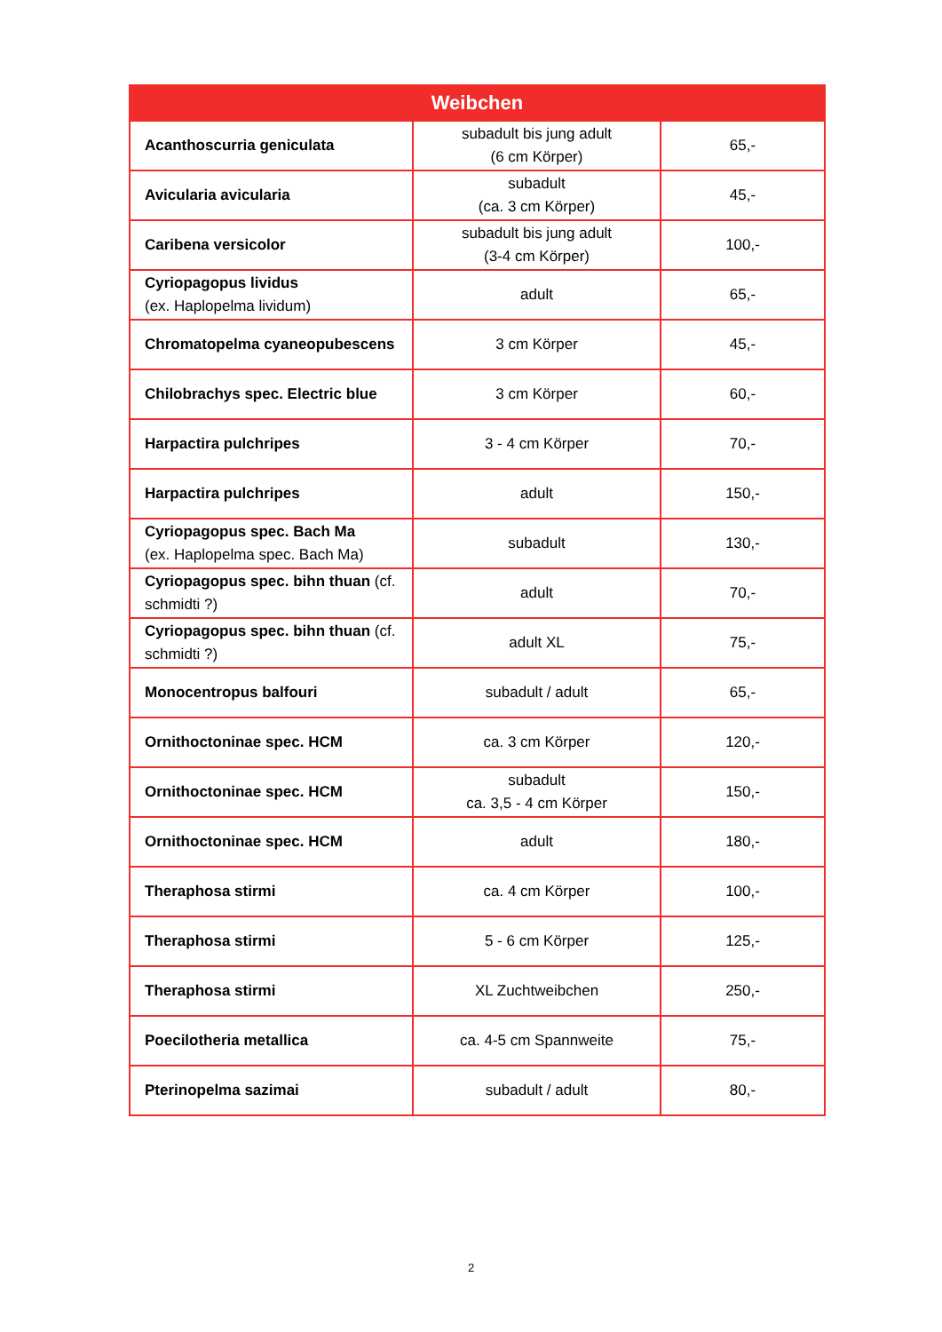| Weibchen | | |
| --- | --- | --- |
| Acanthoscurria geniculata | subadult bis jung adult (6 cm Körper) | 65,- |
| Avicularia avicularia | subadult (ca. 3 cm Körper) | 45,- |
| Caribena versicolor | subadult bis jung adult (3-4 cm Körper) | 100,- |
| Cyriopagopus lividus (ex. Haplopelma lividum) | adult | 65,- |
| Chromatopelma cyaneopubescens | 3 cm Körper | 45,- |
| Chilobrachys spec. Electric blue | 3 cm Körper | 60,- |
| Harpactira pulchripes | 3 - 4 cm Körper | 70,- |
| Harpactira pulchripes | adult | 150,- |
| Cyriopagopus spec. Bach Ma (ex. Haplopelma spec. Bach Ma) | subadult | 130,- |
| Cyriopagopus spec. bihn thuan (cf. schmidti ?) | adult | 70,- |
| Cyriopagopus spec. bihn thuan (cf. schmidti ?) | adult XL | 75,- |
| Monocentropus balfouri | subadult / adult | 65,- |
| Ornithoctoninae spec. HCM | ca. 3 cm Körper | 120,- |
| Ornithoctoninae spec. HCM | subadult ca. 3,5 - 4 cm Körper | 150,- |
| Ornithoctoninae spec. HCM | adult | 180,- |
| Theraphosa stirmi | ca. 4 cm Körper | 100,- |
| Theraphosa stirmi | 5 - 6 cm Körper | 125,- |
| Theraphosa stirmi | XL Zuchtweibchen | 250,- |
| Poecilotheria metallica | ca. 4-5 cm Spannweite | 75,- |
| Pterinopelma sazimai | subadult / adult | 80,- |
2